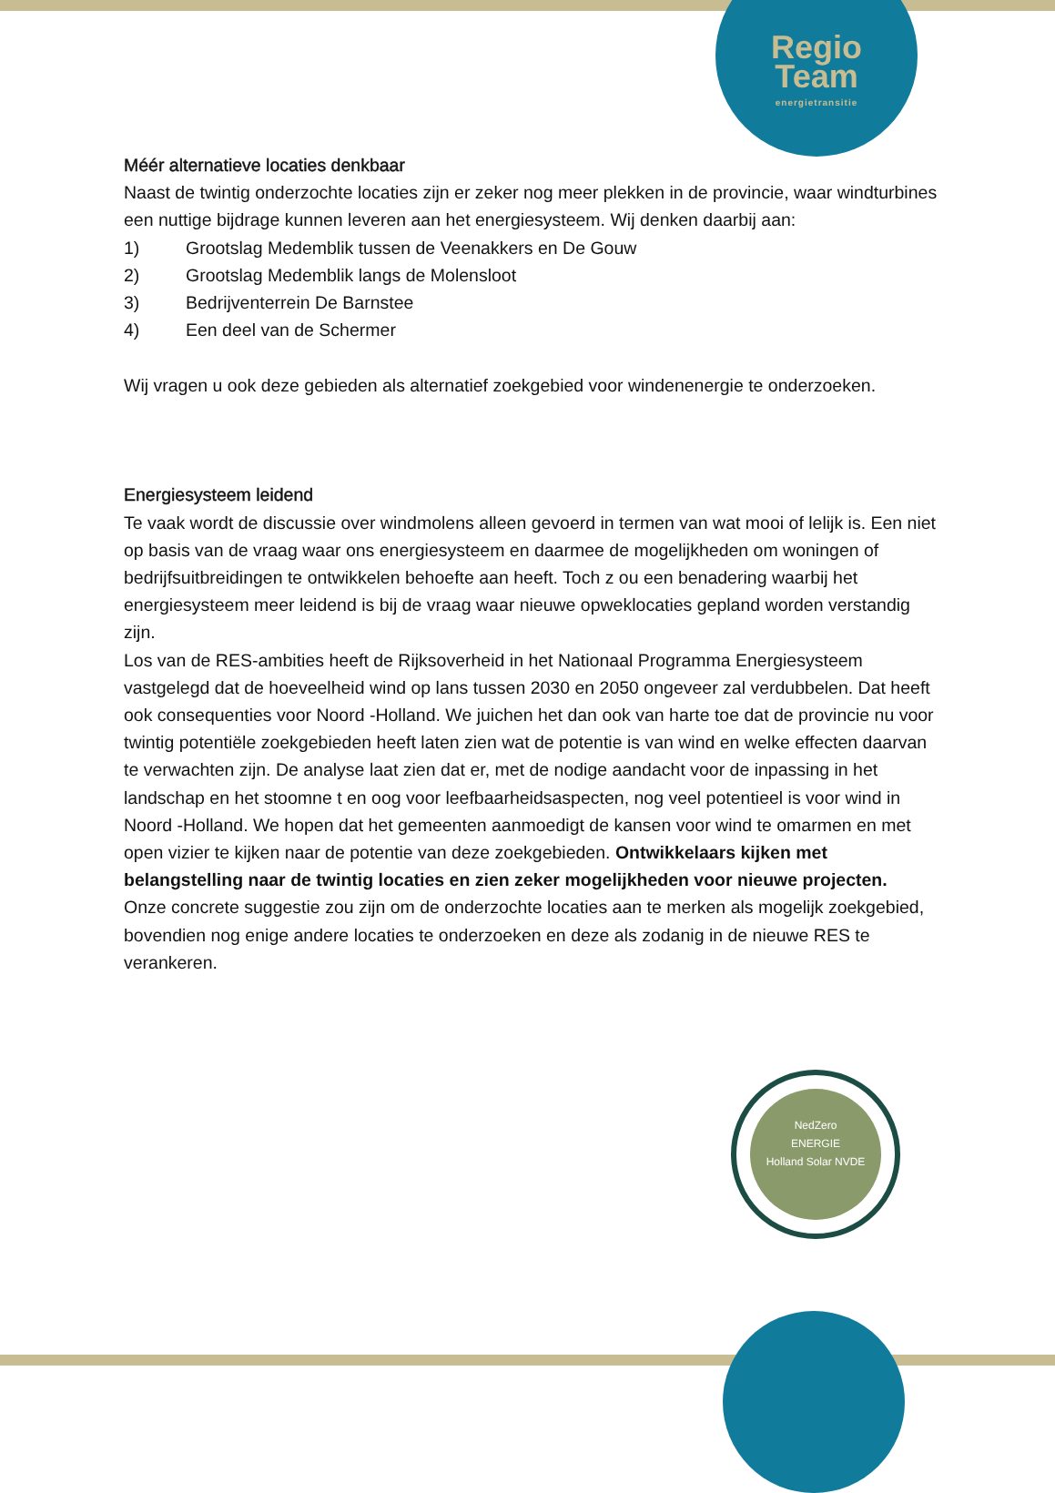Regio
Team
energietransitie
NedZero
ENERGIE
Holland Solar NVDE
Méér alternatieve locaties denkbaar
Naast de twintig onderzochte locaties zijn er zeker nog meer plekken in de provincie, waar windturbines een nuttige bijdrage kunnen leveren aan het energiesysteem. Wij denken daarbij aan:
1) Grootslag Medemblik tussen de Veenakkers en De Gouw
2) Grootslag Medemblik langs de Molensloot
3) Bedrijventerrein De Barnstee
4) Een deel van de Schermer
Wij vragen u ook deze gebieden als alternatief zoekgebied voor windenenergie te onderzoeken.
Energiesysteem leidend
Te vaak wordt de discussie over windmolens alleen gevoerd in termen van wat mooi of lelijk is. Een niet op basis van de vraag waar ons energiesysteem en daarmee de mogelijkheden om woningen of bedrijfsuitbreidingen te ontwikkelen behoefte aan heeft. Toch z ou een benadering waarbij het energiesysteem meer leidend is bij de vraag waar nieuwe opweklocaties gepland worden verstandig zijn.
Los van de RES-ambities heeft de Rijksoverheid in het Nationaal Programma Energiesysteem vastgelegd dat de hoeveelheid wind op lans tussen 2030 en 2050 ongeveer zal verdubbelen. Dat heeft ook consequenties voor Noord -Holland. We juichen het dan ook van harte toe dat de provincie nu voor twintig potentiële zoekgebieden heeft laten zien wat de potentie is van wind en welke effecten daarvan te verwachten zijn. De analyse laat zien dat er, met de nodige aandacht voor de inpassing in het landschap en het stoomne t en oog voor leefbaarheidsaspecten, nog veel potentieel is voor wind in Noord -Holland. We hopen dat het gemeenten aanmoedigt de kansen voor wind te omarmen en met open vizier te kijken naar de potentie van deze zoekgebieden. Ontwikkelaars kijken met belangstelling naar de twintig locaties en zien zeker mogelijkheden voor nieuwe projecten.
Onze concrete suggestie zou zijn om de onderzochte locaties aan te merken als mogelijk zoekgebied, bovendien nog enige andere locaties te onderzoeken en deze als zodanig in de nieuwe RES te verankeren.